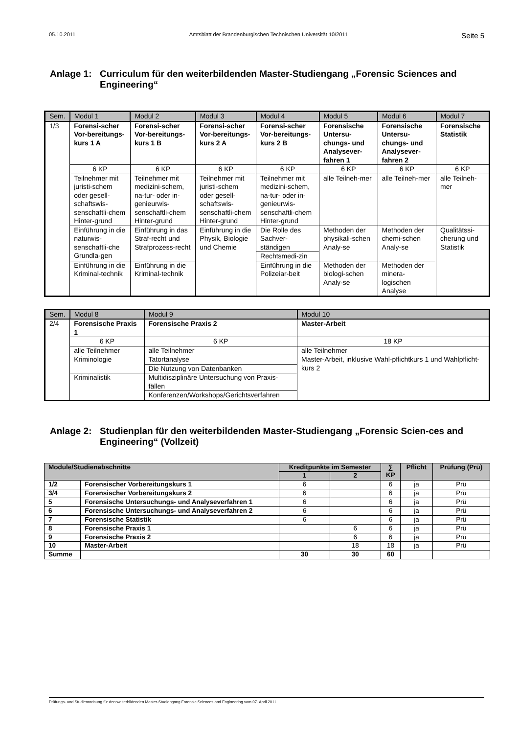05.10.2011 Amtsblatt der Brandenburgischen Technischen Universität 10/2011 Seite 5
Anlage 1: Curriculum für den weiterbildenden Master-Studiengang „Forensic Sciences and Engineering“
| Sem. | Modul 1 | Modul 2 | Modul 3 | Modul 4 | Modul 5 | Modul 6 | Modul 7 |
| --- | --- | --- | --- | --- | --- | --- | --- |
| 1/3 | Forensi-scher Vor-bereitungs-kurs 1 A | Forensi-scher Vor-bereitungs-kurs 1 B | Forensi-scher Vor-bereitungs-kurs 2 A | Forensi-scher Vor-bereitungs-kurs 2 B | Forensische Untersu-chungs- und Analysever-fahren 1 | Forensische Untersu-chungs- und Analysever-fahren 2 | Forensische Statistik |
| | 6 KP | 6 KP | 6 KP | 6 KP | 6 KP | 6 KP | 6 KP |
| | Teilnehmer mit juristi-schem oder gesell-schaftswis-senschaftli-chem Hinter-grund | Teilnehmer mit medizini-schem, na-tur- oder in-genieurwis-senschaftli-chem Hinter-grund | Teilnehmer mit juristi-schem oder gesell-schaftswis-senschaftli-chem Hinter-grund | Teilnehmer mit medizini-schem, na-tur- oder in-genieurwis-senschaftli-chem Hinter-grund | alle Teilneh-mer | alle Teilneh-mer | alle Teilneh-mer |
| | Einführung in die naturwis-senschaftli-che Grundla-gen | Einführung in das Straf-recht und Strafprozess-recht | Einführung in die Physik, Biologie und Chemie | Die Rolle des Sachver-ständigen | Methoden der physikali-schen Analy-se | Methoden der chemi-schen Analy-se | Qualitätssi-cherung und Statistik |
| | | | | Rechtsmedi-zin | | | |
| | | | | Einführung in die Polizeiar-beit | Methoden der biologi-schen Analy-se | Methoden der minera-logischen Analyse | |
| | Einführung in die Kriminal-technik | Einführung in die Kriminal-technik | | | | | |
| Sem. | Modul 8 | Modul 9 | Modul 10 |
| --- | --- | --- | --- |
| 2/4 | Forensische Praxis 1 | Forensische Praxis 2 | Master-Arbeit |
| | 6 KP | 6 KP | 18 KP |
| | alle Teilnehmer | alle Teilnehmer | alle Teilnehmer |
| | Kriminologie | Tatortanalyse | Master-Arbeit, inklusive Wahl-pflichtkurs 1 und Wahlpflicht-kurs 2 |
| | | Die Nutzung von Datenbanken | |
| | Kriminalistik | Multidisziplinäre Untersuchung von Praxis-fällen | |
| | | Konferenzen/Workshops/Gerichtsverfahren | |
Anlage 2: Studienplan für den weiterbildenden Master-Studiengang „Forensic Scien-ces and Engineering“ (Vollzeit)
| Module/Studienabschnitte | | Kreditpunkte im Semester | | ∑ KP | Pflicht | Prüfung (Prü) |
| --- | --- | --- | --- | --- | --- | --- |
| | | 1 | 2 | | | |
| 1/2 | Forensischer Vorbereitungskurs 1 | 6 | | 6 | ja | Prü |
| 3/4 | Forensischer Vorbereitungskurs 2 | 6 | | 6 | ja | Prü |
| 5 | Forensische Untersuchungs- und Analyseverfahren 1 | 6 | | 6 | ja | Prü |
| 6 | Forensische Untersuchungs- und Analyseverfahren 2 | 6 | | 6 | ja | Prü |
| 7 | Forensische Statistik | 6 | | 6 | ja | Prü |
| 8 | Forensische Praxis 1 | | 6 | 6 | ja | Prü |
| 9 | Forensische Praxis 2 | | 6 | 6 | ja | Prü |
| 10 | Master-Arbeit | | 18 | 18 | ja | Prü |
| Summe | | 30 | 30 | 60 | | |
Prüfungs- und Studienordnung für den weiterbildenden Master-Studiengang Forensic Sciences and Engineering vom 07. April 2011